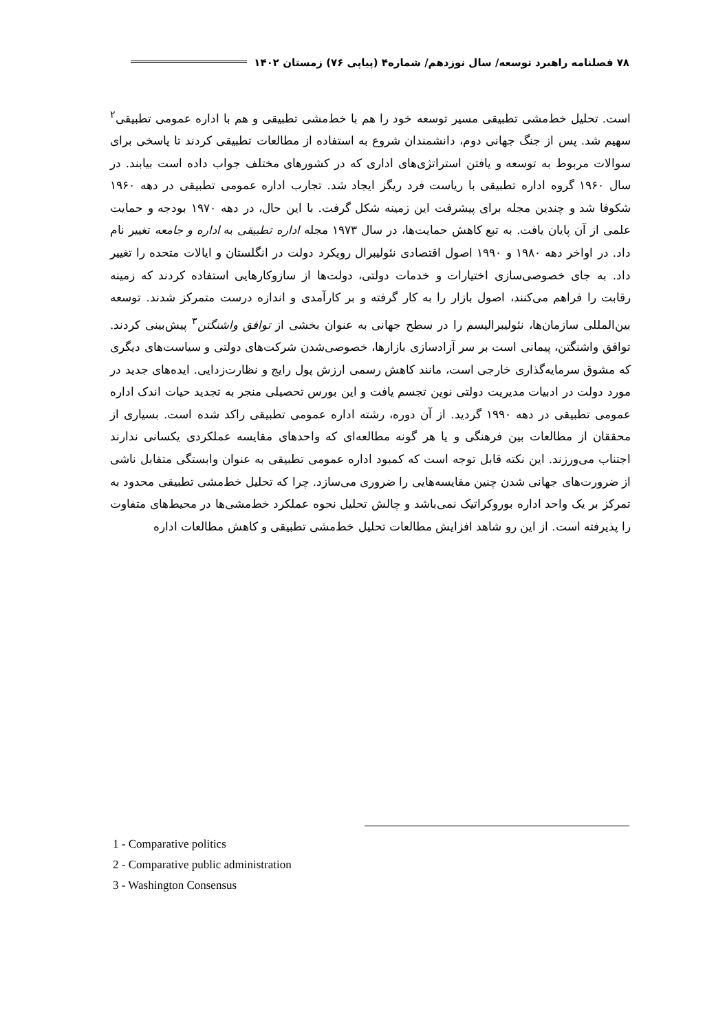۷۸ فصلنامه راهبرد توسعه/ سال نوزدهم/ شماره۴ (پیاپی ۷۶) زمستان ۱۴۰۲
است. تحلیل خط‌مشی تطبیقی مسیر توسعه خود را هم با خط‌مشی تطبیقی و هم با اداره عمومی تطبیقی<sup>۲</sup> سهیم شد. پس از جنگ جهانی دوم، دانشمندان شروع به استفاده از مطالعات تطبیقی کردند تا پاسخی برای سوالات مربوط به توسعه و یافتن استراتژی‌های اداری که در کشورهای مختلف جواب داده است بیابند. در سال ۱۹۶۰ گروه اداره تطبیقی با ریاست فرد ریگز ایجاد شد. تجارب اداره عمومی تطبیقی در دهه ۱۹۶۰ شکوفا شد و چندین مجله برای پیشرفت این زمینه شکل گرفت. با این حال، در دهه ۱۹۷۰ بودجه و حمایت علمی از آن پایان یافت. به تبع کاهش حمایت‌ها، در سال ۱۹۷۳ مجله اداره تطبیقی به اداره و جامعه تغییر نام داد. در اواخر دهه ۱۹۸۰ و ۱۹۹۰ اصول اقتصادی نئولیبرال رویکرد دولت در انگلستان و ایالات متحده را تغییر داد. به جای خصوصی‌سازی اختیارات و خدمات دولتی، دولت‌ها از سازوکارهایی استفاده کردند که زمینه رقابت را فراهم می‌کنند، اصول بازار را به کار گرفته و بر کارآمدی و اندازه درست متمرکز شدند. توسعه بین‌المللی سازمان‌ها، نئولیبرالیسم را در سطح جهانی به عنوان بخشی از توافق واشنگتن<sup>۳</sup> پیش‌بینی کردند. توافق واشنگتن، پیمانی است بر سر آزادسازی بازارها، خصوصی‌شدن شرکت‌های دولتی و سیاست‌های دیگری که مشوق سرمایه‌گذاری خارجی است، مانند کاهش رسمی ارزش پول رایج و نظارت‌زدایی. ایده‌های جدید در مورد دولت در ادبیات مدیریت دولتی نوین تجسم یافت و این بورس تحصیلی منجر به تجدید حیات اندک اداره عمومی تطبیقی در دهه ۱۹۹۰ گردید. از آن دوره، رشته اداره عمومی تطبیقی راکد شده است. بسیاری از محققان از مطالعات بین فرهنگی و یا هر گونه مطالعه‌ای که واحدهای مقایسه عملکردی یکسانی ندارند اجتناب می‌ورزند. این نکته قابل توجه است که کمبود اداره عمومی تطبیقی به عنوان وابستگی متقابل ناشی از ضرورت‌های جهانی شدن چنین مقایسه‌هایی را ضروری می‌سازد. چرا که تحلیل خط‌مشی تطبیقی محدود به تمرکز بر یک واحد اداره بوروکراتیک نمی‌باشد و چالش تحلیل نحوه عملکرد خط‌مشی‌ها در محیط‌های متفاوت را پذیرفته است. از این رو شاهد افزایش مطالعات تحلیل خط‌مشی تطبیقی و کاهش مطالعات اداره
1 - Comparative politics
2 - Comparative public administration
3 - Washington Consensus